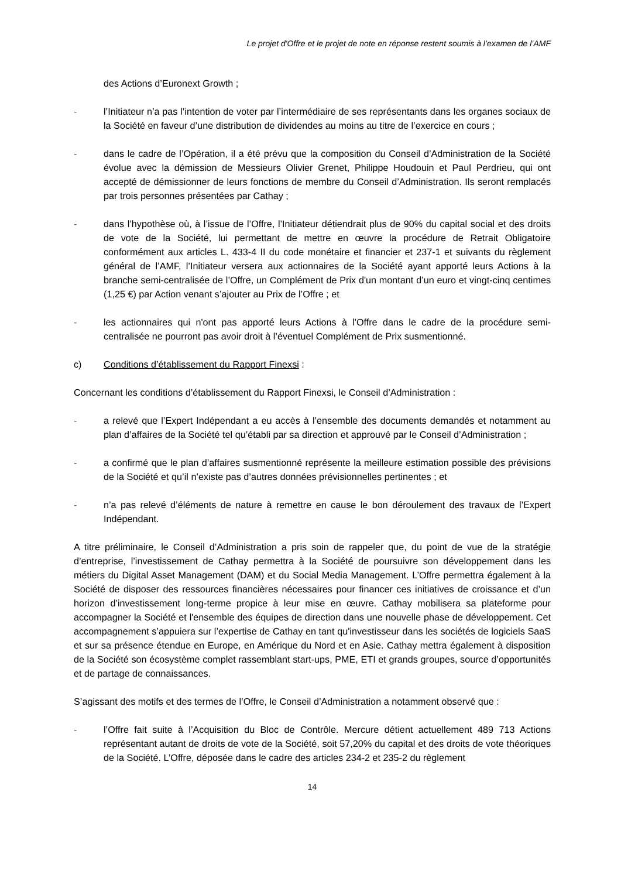Le projet d'Offre et le projet de note en réponse restent soumis à l’examen de l’AMF
des Actions d’Euronext Growth ;
- l’Initiateur n’a pas l’intention de voter par l’intermédiaire de ses représentants dans les organes sociaux de la Société en faveur d’une distribution de dividendes au moins au titre de l’exercice en cours ;
- dans le cadre de l’Opération, il a été prévu que la composition du Conseil d’Administration de la Société évolue avec la démission de Messieurs Olivier Grenet, Philippe Houdouin et Paul Perdrieu, qui ont accepté de démissionner de leurs fonctions de membre du Conseil d’Administration. Ils seront remplacés par trois personnes présentées par Cathay ;
- dans l’hypothèse où, à l’issue de l’Offre, l’Initiateur détiendrait plus de 90% du capital social et des droits de vote de la Société, lui permettant de mettre en œuvre la procédure de Retrait Obligatoire conformément aux articles L. 433-4 II du code monétaire et financier et 237-1 et suivants du règlement général de l’AMF, l’Initiateur versera aux actionnaires de la Société ayant apporté leurs Actions à la branche semi-centralisée de l’Offre, un Complément de Prix d'un montant d’un euro et vingt-cinq centimes (1,25 €) par Action venant s’ajouter au Prix de l’Offre ; et
- les actionnaires qui n'ont pas apporté leurs Actions à l'Offre dans le cadre de la procédure semi-centralisée ne pourront pas avoir droit à l’éventuel Complément de Prix susmentionné.
c) Conditions d’établissement du Rapport Finexsi :
Concernant les conditions d’établissement du Rapport Finexsi, le Conseil d’Administration :
- a relevé que l’Expert Indépendant a eu accès à l’ensemble des documents demandés et notamment au plan d’affaires de la Société tel qu’établi par sa direction et approuvé par le Conseil d’Administration ;
- a confirmé que le plan d’affaires susmentionné représente la meilleure estimation possible des prévisions de la Société et qu’il n’existe pas d’autres données prévisionnelles pertinentes ; et
- n’a pas relevé d’éléments de nature à remettre en cause le bon déroulement des travaux de l’Expert Indépendant.
A titre préliminaire, le Conseil d’Administration a pris soin de rappeler que, du point de vue de la stratégie d’entreprise, l’investissement de Cathay permettra à la Société de poursuivre son développement dans les métiers du Digital Asset Management (DAM) et du Social Media Management. L’Offre permettra également à la Société de disposer des ressources financières nécessaires pour financer ces initiatives de croissance et d’un horizon d’investissement long-terme propice à leur mise en œuvre. Cathay mobilisera sa plateforme pour accompagner la Société et l'ensemble des équipes de direction dans une nouvelle phase de développement. Cet accompagnement s’appuiera sur l’expertise de Cathay en tant qu'investisseur dans les sociétés de logiciels SaaS et sur sa présence étendue en Europe, en Amérique du Nord et en Asie. Cathay mettra également à disposition de la Société son écosystème complet rassemblant start-ups, PME, ETI et grands groupes, source d’opportunités et de partage de connaissances.
S’agissant des motifs et des termes de l’Offre, le Conseil d’Administration a notamment observé que :
- l’Offre fait suite à l’Acquisition du Bloc de Contrôle. Mercure détient actuellement 489 713 Actions représentant autant de droits de vote de la Société, soit 57,20% du capital et des droits de vote théoriques de la Société. L’Offre, déposée dans le cadre des articles 234-2 et 235-2 du règlement
14